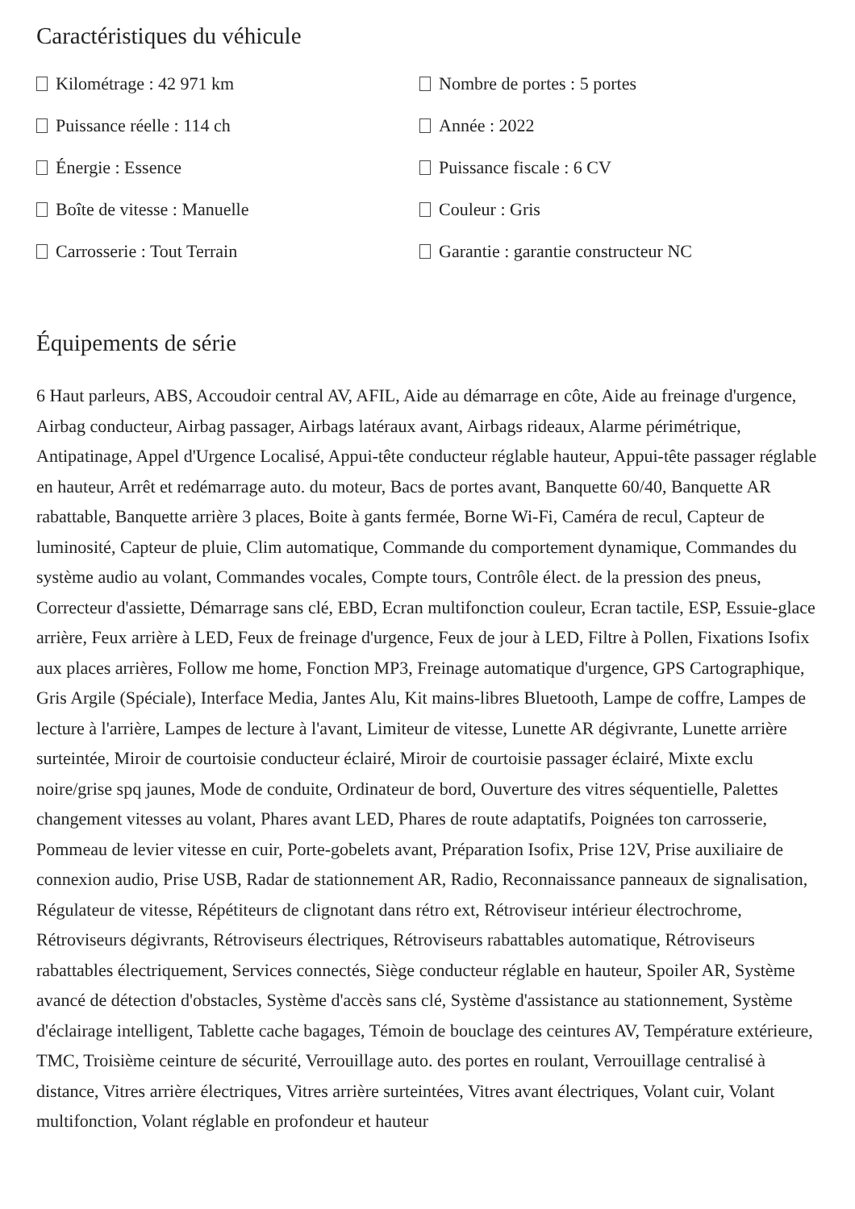Caractéristiques du véhicule
Kilométrage : 42 971 km
Nombre de portes : 5 portes
Puissance réelle : 114 ch
Année : 2022
Énergie : Essence
Puissance fiscale : 6 CV
Boîte de vitesse : Manuelle
Couleur : Gris
Carrosserie : Tout Terrain
Garantie : garantie constructeur NC
Équipements de série
6 Haut parleurs, ABS, Accoudoir central AV, AFIL, Aide au démarrage en côte, Aide au freinage d'urgence, Airbag conducteur, Airbag passager, Airbags latéraux avant, Airbags rideaux, Alarme périmétrique, Antipatinage, Appel d'Urgence Localisé, Appui-tête conducteur réglable hauteur, Appui-tête passager réglable en hauteur, Arrêt et redémarrage auto. du moteur, Bacs de portes avant, Banquette 60/40, Banquette AR rabattable, Banquette arrière 3 places, Boite à gants fermée, Borne Wi-Fi, Caméra de recul, Capteur de luminosité, Capteur de pluie, Clim automatique, Commande du comportement dynamique, Commandes du système audio au volant, Commandes vocales, Compte tours, Contrôle élect. de la pression des pneus, Correcteur d'assiette, Démarrage sans clé, EBD, Ecran multifonction couleur, Ecran tactile, ESP, Essuie-glace arrière, Feux arrière à LED, Feux de freinage d'urgence, Feux de jour à LED, Filtre à Pollen, Fixations Isofix aux places arrières, Follow me home, Fonction MP3, Freinage automatique d'urgence, GPS Cartographique, Gris Argile (Spéciale), Interface Media, Jantes Alu, Kit mains-libres Bluetooth, Lampe de coffre, Lampes de lecture à l'arrière, Lampes de lecture à l'avant, Limiteur de vitesse, Lunette AR dégivrante, Lunette arrière surteintée, Miroir de courtoisie conducteur éclairé, Miroir de courtoisie passager éclairé, Mixte exclu noire/grise spq jaunes, Mode de conduite, Ordinateur de bord, Ouverture des vitres séquentielle, Palettes changement vitesses au volant, Phares avant LED, Phares de route adaptatifs, Poignées ton carrosserie, Pommeau de levier vitesse en cuir, Porte-gobelets avant, Préparation Isofix, Prise 12V, Prise auxiliaire de connexion audio, Prise USB, Radar de stationnement AR, Radio, Reconnaissance panneaux de signalisation, Régulateur de vitesse, Répétiteurs de clignotant dans rétro ext, Rétroviseur intérieur électrochrome, Rétroviseurs dégivrants, Rétroviseurs électriques, Rétroviseurs rabattables automatique, Rétroviseurs rabattables électriquement, Services connectés, Siège conducteur réglable en hauteur, Spoiler AR, Système avancé de détection d'obstacles, Système d'accès sans clé, Système d'assistance au stationnement, Système d'éclairage intelligent, Tablette cache bagages, Témoin de bouclage des ceintures AV, Température extérieure, TMC, Troisième ceinture de sécurité, Verrouillage auto. des portes en roulant, Verrouillage centralisé à distance, Vitres arrière électriques, Vitres arrière surteintées, Vitres avant électriques, Volant cuir, Volant multifonction, Volant réglable en profondeur et hauteur